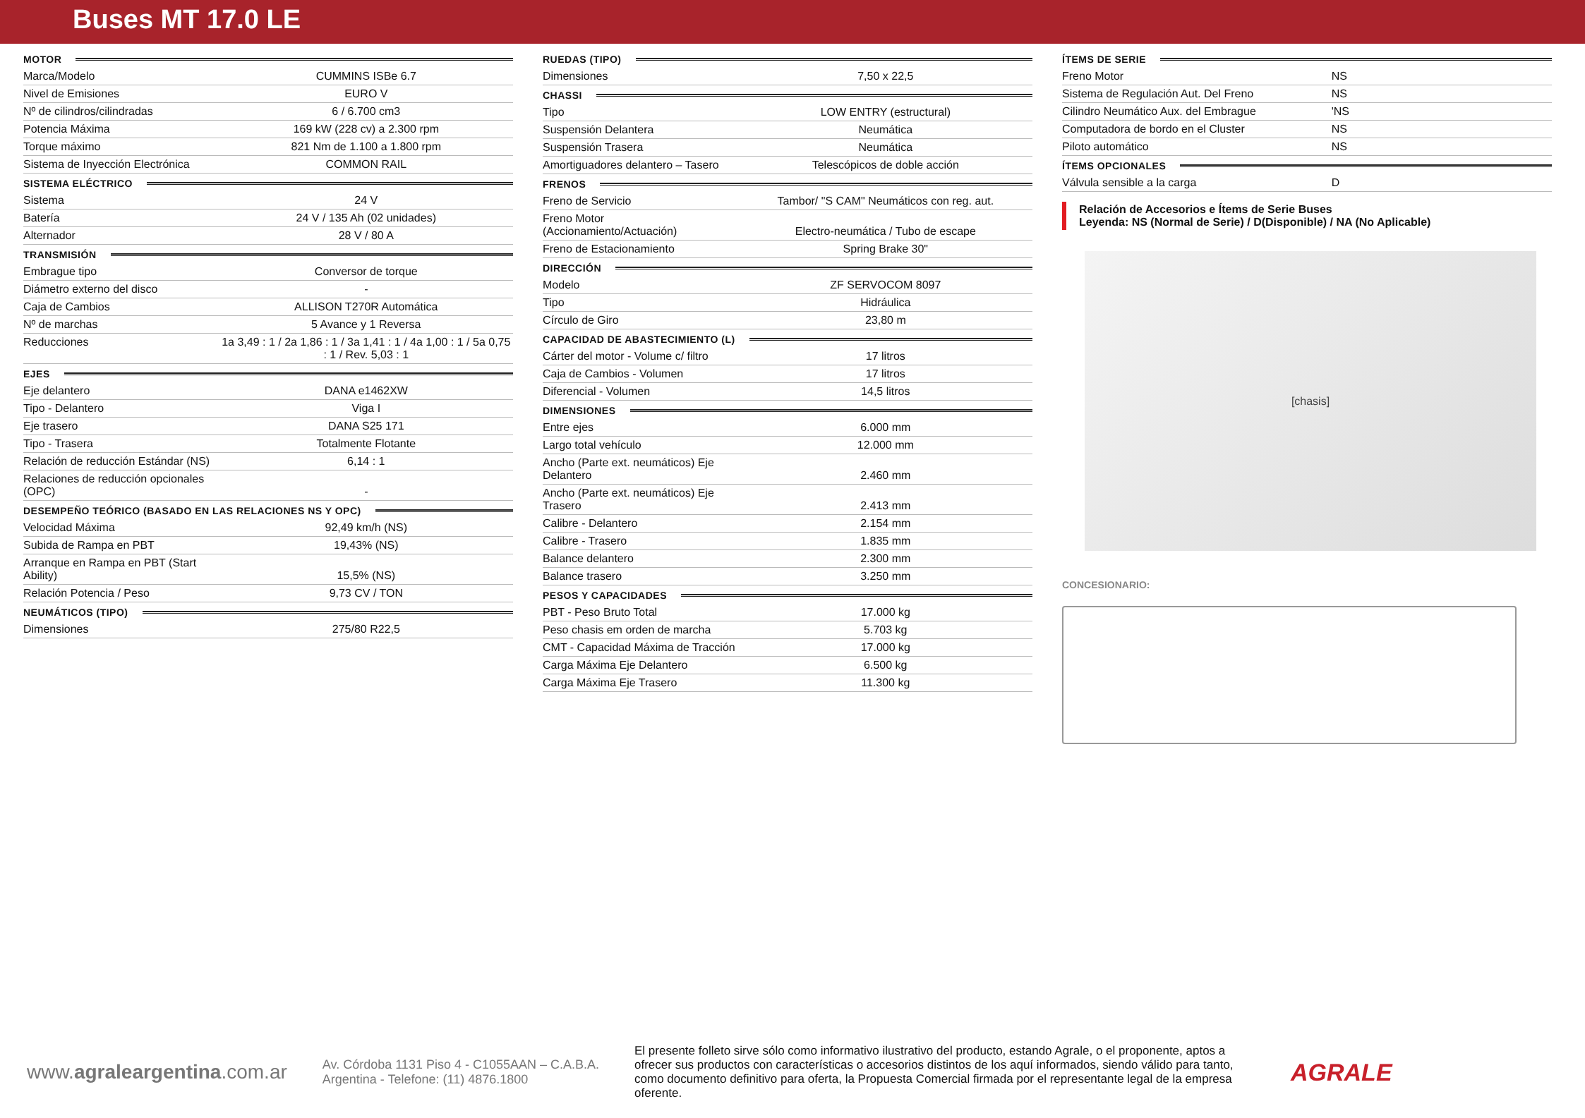Buses MT 17.0 LE
MOTOR
| Marca/Modelo | CUMMINS ISBe 6.7 |
| Nivel de Emisiones | EURO V |
| Nº de cilindros/cilindradas | 6 / 6.700 cm3 |
| Potencia Máxima | 169 kW (228 cv) a 2.300 rpm |
| Torque máximo | 821 Nm de 1.100 a 1.800 rpm |
| Sistema de Inyección Electrónica | COMMON RAIL |
SISTEMA ELÉCTRICO
| Sistema | 24 V |
| Batería | 24 V / 135 Ah (02 unidades) |
| Alternador | 28 V / 80 A |
TRANSMISIÓN
| Embrague tipo | Conversor de torque |
| Diámetro externo del disco | - |
| Caja de Cambios | ALLISON T270R Automática |
| Nº de marchas | 5 Avance y 1 Reversa |
| Reducciones | 1a 3,49 : 1 / 2a 1,86 : 1 / 3a 1,41 : 1 / 4a 1,00 : 1 / 5a 0,75 : 1 / Rev. 5,03 : 1 |
EJES
| Eje delantero | DANA e1462XW |
| Tipo - Delantero | Viga I |
| Eje trasero | DANA S25 171 |
| Tipo - Trasera | Totalmente Flotante |
| Relación de reducción Estándar (NS) | 6,14 : 1 |
| Relaciones de reducción opcionales (OPC) | - |
DESEMPEÑO TEÓRICO (BASADO EN LAS RELACIONES NS Y OPC)
| Velocidad Máxima | 92,49 km/h (NS) |
| Subida de Rampa en PBT | 19,43% (NS) |
| Arranque en Rampa en PBT (Start Ability) | 15,5% (NS) |
| Relación Potencia / Peso | 9,73 CV / TON |
NEUMÁTICOS (TIPO)
| Dimensiones | 275/80 R22,5 |
RUEDAS (TIPO)
| Dimensiones | 7,50 x 22,5 |
CHASSI
| Tipo | LOW ENTRY (estructural) |
| Suspensión Delantera | Neumática |
| Suspensión Trasera | Neumática |
| Amortiguadores delantero – Tasero | Telescópicos de doble acción |
FRENOS
| Freno de Servicio | Tambor/ "S CAM" Neumáticos con reg. aut. |
| Freno Motor (Accionamiento/Actuación) | Electro-neumática / Tubo de escape |
| Freno de Estacionamiento | Spring Brake 30" |
DIRECCIÓN
| Modelo | ZF SERVOCOM 8097 |
| Tipo | Hidráulica |
| Círculo de Giro | 23,80 m |
CAPACIDAD DE ABASTECIMIENTO (L)
| Cárter del motor - Volume c/ filtro | 17 litros |
| Caja de Cambios - Volumen | 17 litros |
| Diferencial - Volumen | 14,5 litros |
DIMENSIONES
| Entre ejes | 6.000 mm |
| Largo total vehículo | 12.000 mm |
| Ancho (Parte ext. neumáticos) Eje Delantero | 2.460 mm |
| Ancho (Parte ext. neumáticos) Eje Trasero | 2.413 mm |
| Calibre - Delantero | 2.154 mm |
| Calibre - Trasero | 1.835 mm |
| Balance delantero | 2.300 mm |
| Balance trasero | 3.250 mm |
PESOS Y CAPACIDADES
| PBT - Peso Bruto Total | 17.000 kg |
| Peso chasis em orden de marcha | 5.703 kg |
| CMT - Capacidad Máxima de Tracción | 17.000 kg |
| Carga Máxima Eje Delantero | 6.500 kg |
| Carga Máxima Eje Trasero | 11.300 kg |
ÍTEMS DE SERIE
| Freno Motor | NS |
| Sistema de Regulación Aut. Del Freno | NS |
| Cilindro Neumático Aux. del Embrague | 'NS |
| Computadora de bordo en el Cluster | NS |
| Piloto automático | NS |
ÍTEMS OPCIONALES
| Válvula sensible a la carga | D |
Relación de Accesorios e Ítems de Serie Buses
Leyenda: NS (Normal de Serie) / D(Disponible) / NA (No Aplicable)
[chasis]
CONCESIONARIO:
www.agraleargentina.com.ar
Av. Córdoba 1131 Piso 4 - C1055AAN – C.A.B.A.
Argentina - Telefone: (11) 4876.1800
El presente folleto sirve sólo como informativo ilustrativo del producto, estando Agrale, o el proponente, aptos a ofrecer sus productos con características o accesorios distintos de los aquí informados, siendo válido para tanto, como documento definitivo para oferta, la Propuesta Comercial firmada por el representante legal de la empresa oferente.
AGRALE